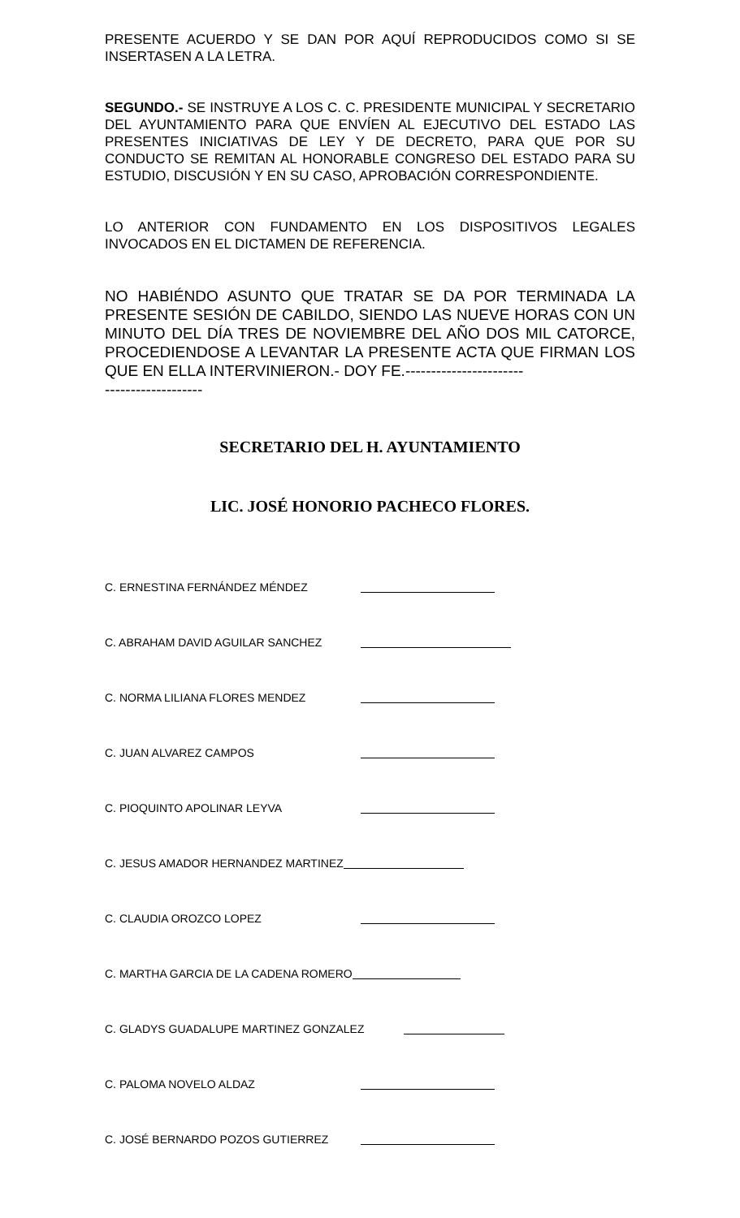PRESENTE ACUERDO Y SE DAN POR AQUÍ REPRODUCIDOS COMO SI SE INSERTASEN A LA LETRA.
SEGUNDO.- SE INSTRUYE A LOS C. C. PRESIDENTE MUNICIPAL Y SECRETARIO DEL AYUNTAMIENTO PARA QUE ENVÍEN AL EJECUTIVO DEL ESTADO LAS PRESENTES INICIATIVAS DE LEY Y DE DECRETO, PARA QUE POR SU CONDUCTO SE REMITAN AL HONORABLE CONGRESO DEL ESTADO PARA SU ESTUDIO, DISCUSIÓN Y EN SU CASO, APROBACIÓN CORRESPONDIENTE.
LO ANTERIOR CON FUNDAMENTO EN LOS DISPOSITIVOS LEGALES INVOCADOS EN EL DICTAMEN DE REFERENCIA.
NO HABIÉNDO ASUNTO QUE TRATAR SE DA POR TERMINADA LA PRESENTE SESIÓN DE CABILDO, SIENDO LAS NUEVE HORAS CON UN MINUTO DEL DÍA TRES DE NOVIEMBRE DEL AÑO DOS MIL CATORCE, PROCEDIENDOSE A LEVANTAR LA PRESENTE ACTA QUE FIRMAN LOS QUE EN ELLA INTERVINIERON.- DOY FE.-----------------------
-------------------
SECRETARIO DEL H. AYUNTAMIENTO
LIC. JOSÉ HONORIO PACHECO FLORES.
C. ERNESTINA FERNÁNDEZ MÉNDEZ
C. ABRAHAM DAVID AGUILAR SANCHEZ
C. NORMA LILIANA FLORES MENDEZ
C. JUAN ALVAREZ CAMPOS
C. PIOQUINTO APOLINAR LEYVA
C. JESUS AMADOR HERNANDEZ MARTINEZ
C. CLAUDIA OROZCO LOPEZ
C. MARTHA GARCIA DE LA CADENA ROMERO
C. GLADYS GUADALUPE MARTINEZ GONZALEZ
C. PALOMA NOVELO ALDAZ
C. JOSÉ BERNARDO POZOS GUTIERREZ